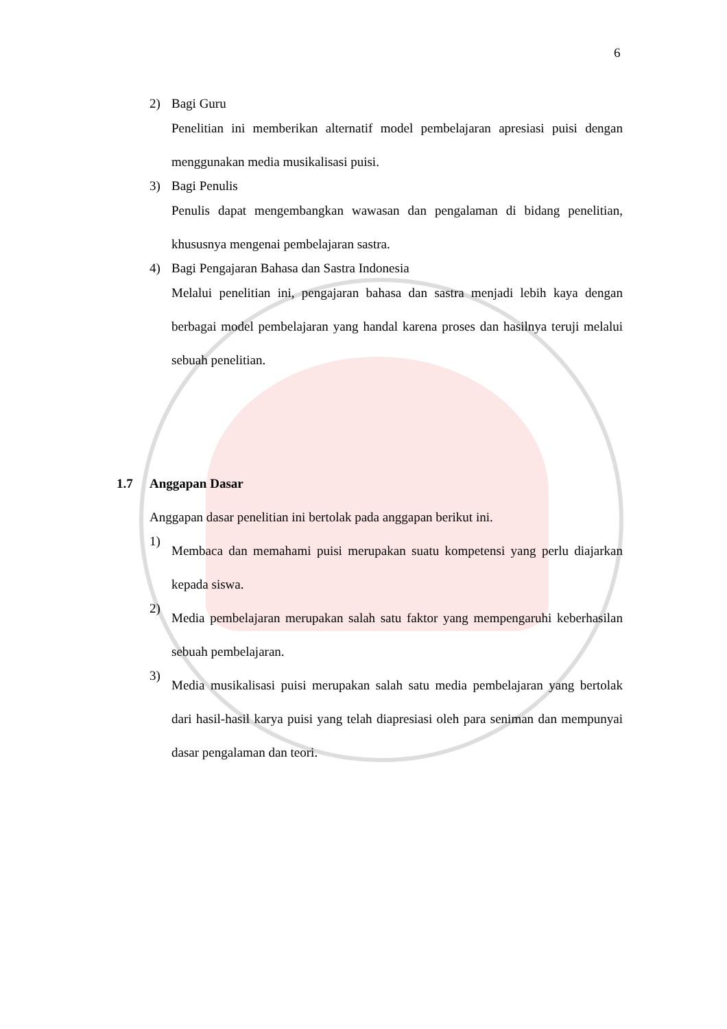6
2) Bagi Guru
Penelitian ini memberikan alternatif model pembelajaran apresiasi puisi dengan menggunakan media musikalisasi puisi.
3) Bagi Penulis
Penulis dapat mengembangkan wawasan dan pengalaman di bidang penelitian, khususnya mengenai pembelajaran sastra.
4) Bagi Pengajaran Bahasa dan Sastra Indonesia
Melalui penelitian ini, pengajaran bahasa dan sastra menjadi lebih kaya dengan berbagai model pembelajaran yang handal karena proses dan hasilnya teruji melalui sebuah penelitian.
1.7 Anggapan Dasar
Anggapan dasar penelitian ini bertolak pada anggapan berikut ini.
1)
Membaca dan memahami puisi merupakan suatu kompetensi yang perlu diajarkan kepada siswa.
2)
Media pembelajaran merupakan salah satu faktor yang mempengaruhi keberhasilan sebuah pembelajaran.
3)
Media musikalisasi puisi merupakan salah satu media pembelajaran yang bertolak dari hasil-hasil karya puisi yang telah diapresiasi oleh para seniman dan mempunyai dasar pengalaman dan teori.